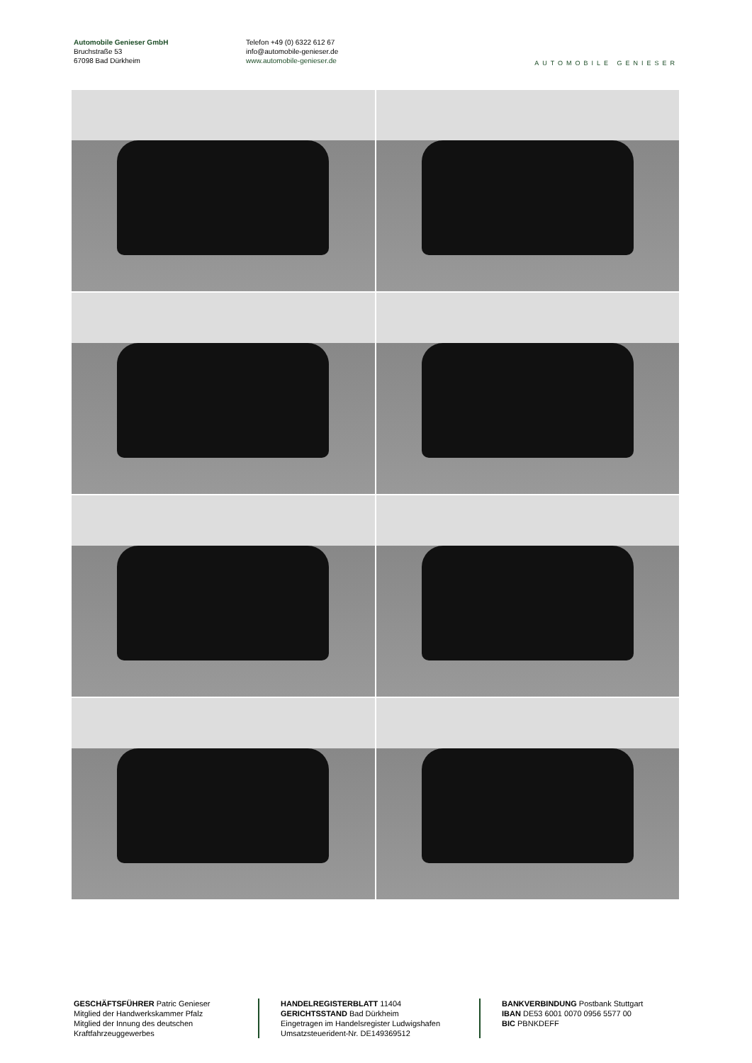Automobile Genieser GmbH
Bruchstraße 53
67098 Bad Dürkheim
Telefon +49 (0) 6322 612 67
info@automobile-genieser.de
www.automobile-genieser.de
AUTOMOBILE GENIESER
GESCHÄFTSFÜHRER Patric Genieser
Mitglied der Handwerkskammer Pfalz
Mitglied der Innung des deutschen Kraftfahrzeuggewerbes
HANDELREGISTERBLATT 11404
GERICHTSSTAND Bad Dürkheim
Eingetragen im Handelsregister Ludwigshafen
Umsatzsteuerident-Nr. DE149369512
BANKVERBINDUNG Postbank Stuttgart
IBAN DE53 6001 0070 0956 5577 00
BIC PBNKDEFF